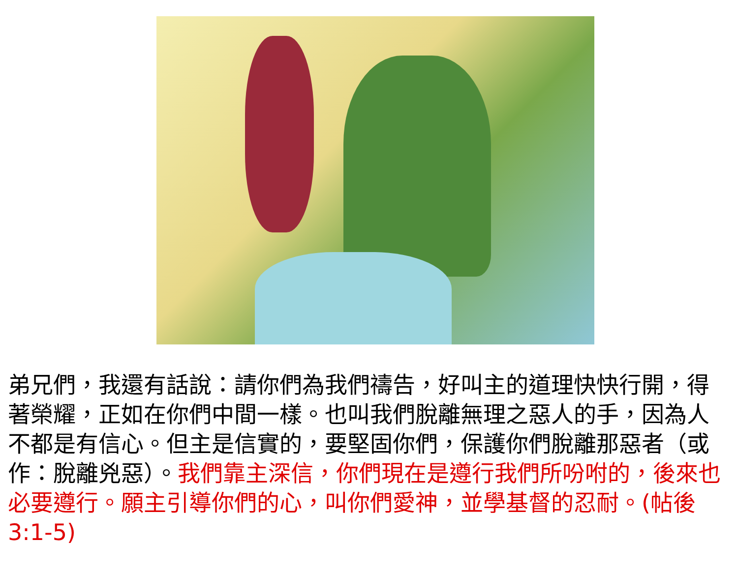弟兄們，我還有話說：請你們為我們禱告，好叫主的道理快快行開，得著榮耀，正如在你們中間一樣。也叫我們脫離無理之惡人的手，因為人不都是有信心。但主是信實的，要堅固你們，保護你們脫離那惡者（或作：脫離兇惡）。我們靠主深信，你們現在是遵行我們所吩咐的，後來也必要遵行。願主引導你們的心，叫你們愛神，並學基督的忍耐。(帖後3:1-5)